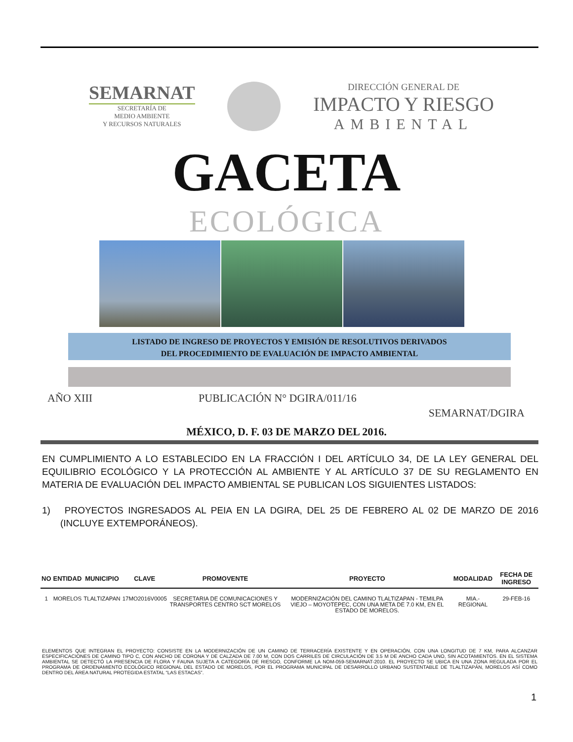SEMARNAT
SECRETARÍA DE
MEDIO AMBIENTE
Y RECURSOS NATURALES
DIRECCIÓN GENERAL DE
IMPACTO Y RIESGO
AMBIENTAL
GACETA
ECOLÓGICA
LISTADO DE INGRESO DE PROYECTOS Y EMISIÓN DE RESOLUTIVOS DERIVADOS
DEL PROCEDIMIENTO DE EVALUACIÓN DE IMPACTO AMBIENTAL
AÑO XIII PUBLICACIÓN N° DGIRA/011/16
SEMARNAT/DGIRA
MÉXICO, D. F. 03 DE MARZO DEL 2016.
EN CUMPLIMIENTO A LO ESTABLECIDO EN LA FRACCIÓN I DEL ARTÍCULO 34, DE LA LEY GENERAL DEL EQUILIBRIO ECOLÓGICO Y LA PROTECCIÓN AL AMBIENTE Y AL ARTÍCULO 37 DE SU REGLAMENTO EN MATERIA DE EVALUACIÓN DEL IMPACTO AMBIENTAL SE PUBLICAN LOS SIGUIENTES LISTADOS:
1) PROYECTOS INGRESADOS AL PEIA EN LA DGIRA, DEL 25 DE FEBRERO AL 02 DE MARZO DE 2016 (INCLUYE EXTEMPORÁNEOS).
| NO | ENTIDAD | MUNICIPIO | CLAVE | PROMOVENTE | PROYECTO | MODALIDAD | FECHA DE INGRESO |
| --- | --- | --- | --- | --- | --- | --- | --- |
| 1 | MORELOS | TLALTIZAPAN | 17MO2016V0005 | SECRETARIA DE COMUNICACIONES Y TRANSPORTES CENTRO SCT MORELOS | MODERNIZACIÓN DEL CAMINO TLALTIZAPAN - TEMILPA VIEJO – MOYOTEPEC, CON UNA META DE 7.0 KM, EN EL ESTADO DE MORELOS. | MIA.-REGIONAL | 29-FEB-16 |
ELEMENTOS QUE INTEGRAN EL PROYECTO: CONSISTE EN LA MODERNIZACIÓN DE UN CAMINO DE TERRACERÍA EXISTENTE Y EN OPERACIÓN, CON UNA LONGITUD DE 7 KM, PARA ALCANZAR ESPECIFICACIONES DE CAMINO TIPO C, CON ANCHO DE CORONA Y DE CALZADA DE 7.00 M, CON DOS CARRILES DE CIRCULACIÓN DE 3.5 M DE ANCHO CADA UNO, SIN ACOTAMIENTOS. EN EL SISTEMA AMBIENTAL SE DETECTÓ LA PRESENCIA DE FLORA Y FAUNA SUJETA A CATEGORÍA DE RIESGO, CONFORME LA NOM-059-SEMARNAT-2010. EL PROYECTO SE UBICA EN UNA ZONA REGULADA POR EL PROGRAMA DE ORDENAMIENTO ECOLÓGICO REGIONAL DEL ESTADO DE MORELOS, POR EL PROGRAMA MUNICIPAL DE DESARROLLO URBANO SUSTENTABLE DE TLALTIZAPÁN, MORELOS ASÍ COMO DENTRO DEL ÁREA NATURAL PROTEGIDA ESTATAL “LAS ESTACAS”.
1